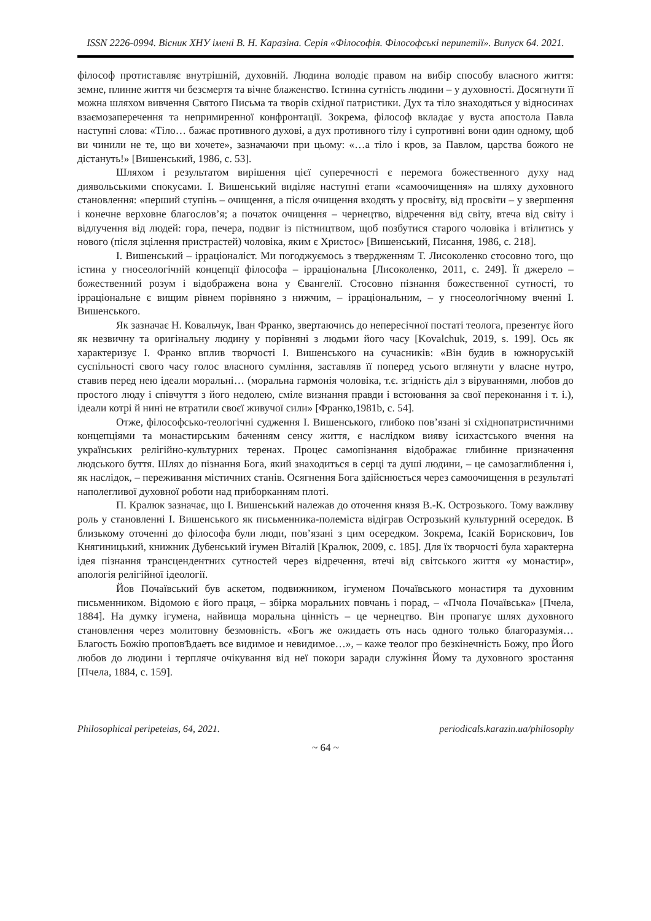ISSN 2226-0994. Вісник ХНУ імені В. Н. Каразіна. Серія «Філософія. Філософські перипетії». Випуск 64. 2021.
філософ протиставляє внутрішній, духовній. Людина володіє правом на вибір способу власного життя: земне, плинне життя чи безсмертя та вічне блаженство. Істинна сутність людини – у духовності. Досягнути її можна шляхом вивчення Святого Письма та творів східної патристики. Дух та тіло знаходяться у відносинах взаємозаперечення та непримиренної конфронтації. Зокрема, філософ вкладає у вуста апостола Павла наступні слова: «Тіло… бажає противного духові, а дух противного тілу і супротивні вони один одному, щоб ви чинили не те, що ви хочете», зазначаючи при цьому: «…а тіло і кров, за Павлом, царства божого не дістануть!» [Вишенський, 1986, с. 53].
Шляхом і результатом вирішення цієї суперечності є перемога божественного духу над диявольськими спокусами. І. Вишенський виділяє наступні етапи «самоочищення» на шляху духовного становлення: «перший ступінь – очищення, а після очищення входять у просвіту, від просвіти – у звершення і конечне верховне благослов’я; а початок очищення – чернецтво, відречення від світу, втеча від світу і відлучення від людей: гора, печера, подвиг із пістництвом, щоб позбутися старого чоловіка і втілитись у нового (після зцілення пристрастей) чоловіка, яким є Христос» [Вишенський, Писання, 1986, с. 218].
І. Вишенський – ірраціоналіст. Ми погоджуємось з твердженням Т. Лисоколенко стосовно того, що істина у гносеологічній концепції філософа – ірраціональна [Лисоколенко, 2011, с. 249]. Її джерело – божественний розум і відображена вона у Євангелії. Стосовно пізнання божественної сутності, то ірраціональне є вищим рівнем порівняно з нижчим, – ірраціональним, – у гносеологічному вченні І. Вишенського.
Як зазначає Н. Ковальчук, Іван Франко, звертаючись до непересічної постаті теолога, презентує його як незвичну та оригінальну людину у порівняні з людьми його часу [Kovalchuk, 2019, s. 199]. Ось як характеризує І. Франко вплив творчості І. Вишенського на сучасників: «Він будив в южноруській суспільності свого часу голос власного сумління, заставляв її поперед усього вглянути у власне нутро, ставив перед нею ідеали моральні… (моральна гармонія чоловіка, т.є. згідність діл з віруваннями, любов до простого люду і співчуття з його недолею, сміле визнання правди і встоювання за свої переконання і т. і.), ідеали котрі й нині не втратили своєї живучої сили» [Франко,1981b, с. 54].
Отже, філософсько-теологічні судження І. Вишенського, глибоко пов’язані зі східнопатристичними концепціями та монастирським баченням сенсу життя, є наслідком вияву ісихастського вчення на українських релігійно-культурних теренах. Процес самопізнання відображає глибинне призначення людського буття. Шлях до пізнання Бога, який знаходиться в серці та душі людини, – це самозаглиблення і, як наслідок, – переживання містичних станів. Осягнення Бога здійснюється через самоочищення в результаті наполегливої духовної роботи над приборканням плоті.
П. Кралюк зазначає, що І. Вишенський належав до оточення князя В.-К. Острозького. Тому важливу роль у становленні І. Вишенського як письменника-полеміста відіграв Острозький культурний осередок. В близькому оточенні до філософа були люди, пов’язані з цим осередком. Зокрема, Ісакій Борискович, Іов Княгиницький, книжник Дубенський ігумен Віталій [Кралюк, 2009, с. 185]. Для їх творчості була характерна ідея пізнання трансцендентних сутностей через відречення, втечі від світського життя «у монастир», апологія релігійної ідеології.
Йов Почаївський був аскетом, подвижником, ігуменом Почаївського монастиря та духовним письменником. Відомою є його праця, – збірка моральних повчань і порад, – «Пчола Почаївська» [Пчела, 1884]. На думку ігумена, найвища моральна цінність – це чернецтво. Він пропагує шлях духовного становлення через молитовну безмовність. «Богъ же ожидаеть оть нась одного только благоразумія… Благость Божію проповѢдаеть все видимое и невидимое…», – каже теолог про безкінечність Божу, про Його любов до людини і терпляче очікування від неї покори заради служіння Йому та духовного зростання [Пчела, 1884, с. 159].
Philosophical peripeteias, 64, 2021. periodicals.karazin.ua/philosophy
~ 64 ~